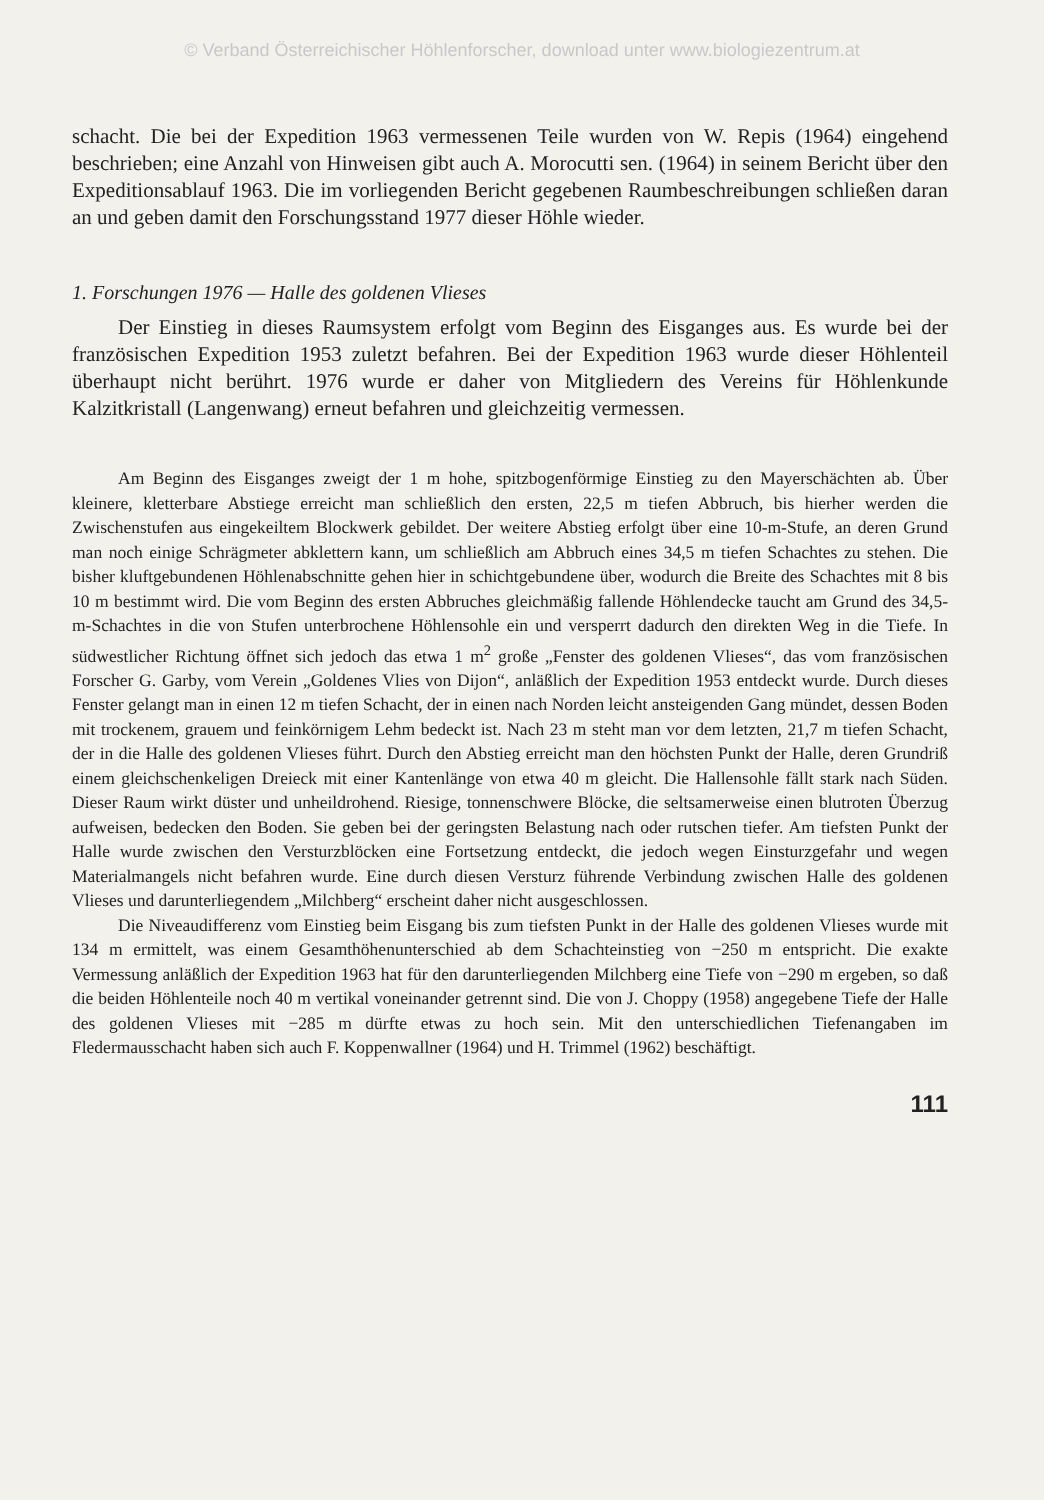© Verband Österreichischer Höhlenforscher, download unter www.biologiezentrum.at
schacht. Die bei der Expedition 1963 vermessenen Teile wurden von W. Repis (1964) eingehend beschrieben; eine Anzahl von Hinweisen gibt auch A. Morocutti sen. (1964) in seinem Bericht über den Expeditionsablauf 1963. Die im vorliegenden Bericht gegebenen Raumbeschreibungen schließen daran an und geben damit den Forschungsstand 1977 dieser Höhle wieder.
1. Forschungen 1976 — Halle des goldenen Vlieses
Der Einstieg in dieses Raumsystem erfolgt vom Beginn des Eisganges aus. Es wurde bei der französischen Expedition 1953 zuletzt befahren. Bei der Expedition 1963 wurde dieser Höhlenteil überhaupt nicht berührt. 1976 wurde er daher von Mitgliedern des Vereins für Höhlenkunde Kalzitkristall (Langenwang) erneut befahren und gleichzeitig vermessen.
Am Beginn des Eisganges zweigt der 1 m hohe, spitzbogenförmige Einstieg zu den Mayerschächten ab. Über kleinere, kletterbare Abstiege erreicht man schließlich den ersten, 22,5 m tiefen Abbruch, bis hierher werden die Zwischenstufen aus eingekeiltem Blockwerk gebildet. Der weitere Abstieg erfolgt über eine 10-m-Stufe, an deren Grund man noch einige Schrägmeter abklettern kann, um schließlich am Abbruch eines 34,5 m tiefen Schachtes zu stehen. Die bisher kluftgebundenen Höhlenabschnitte gehen hier in schichtgebundene über, wodurch die Breite des Schachtes mit 8 bis 10 m bestimmt wird. Die vom Beginn des ersten Abbruches gleichmäßig fallende Höhlendecke taucht am Grund des 34,5-m-Schachtes in die von Stufen unterbrochene Höhlensohle ein und versperrt dadurch den direkten Weg in die Tiefe. In südwestlicher Richtung öffnet sich jedoch das etwa 1 m<sup>2</sup> große „Fenster des goldenen Vlieses“, das vom französischen Forscher G. Garby, vom Verein „Goldenes Vlies von Dijon“, anläßlich der Expedition 1953 entdeckt wurde. Durch dieses Fenster gelangt man in einen 12 m tiefen Schacht, der in einen nach Norden leicht ansteigenden Gang mündet, dessen Boden mit trockenem, grauem und feinkörnigem Lehm bedeckt ist. Nach 23 m steht man vor dem letzten, 21,7 m tiefen Schacht, der in die Halle des goldenen Vlieses führt. Durch den Abstieg erreicht man den höchsten Punkt der Halle, deren Grundriß einem gleichschenkeligen Dreieck mit einer Kantenlänge von etwa 40 m gleicht. Die Hallensohle fällt stark nach Süden. Dieser Raum wirkt düster und unheildrohend. Riesige, tonnenschwere Blöcke, die seltsamerweise einen blutroten Überzug aufweisen, bedecken den Boden. Sie geben bei der geringsten Belastung nach oder rutschen tiefer. Am tiefsten Punkt der Halle wurde zwischen den Versturzblöcken eine Fortsetzung entdeckt, die jedoch wegen Einsturzgefahr und wegen Materialmangels nicht befahren wurde. Eine durch diesen Versturz führende Verbindung zwischen Halle des goldenen Vlieses und darunterliegendem „Milchberg“ erscheint daher nicht ausgeschlossen.
Die Niveaudifferenz vom Einstieg beim Eisgang bis zum tiefsten Punkt in der Halle des goldenen Vlieses wurde mit 134 m ermittelt, was einem Gesamthöhenunterschied ab dem Schachteinstieg von −250 m entspricht. Die exakte Vermessung anläßlich der Expedition 1963 hat für den darunterliegenden Milchberg eine Tiefe von −290 m ergeben, so daß die beiden Höhlenteile noch 40 m vertikal voneinander getrennt sind. Die von J. Choppy (1958) angegebene Tiefe der Halle des goldenen Vlieses mit −285 m dürfte etwas zu hoch sein. Mit den unterschiedlichen Tiefenangaben im Fledermausschacht haben sich auch F. Koppenwallner (1964) und H. Trimmel (1962) beschäftigt.
111